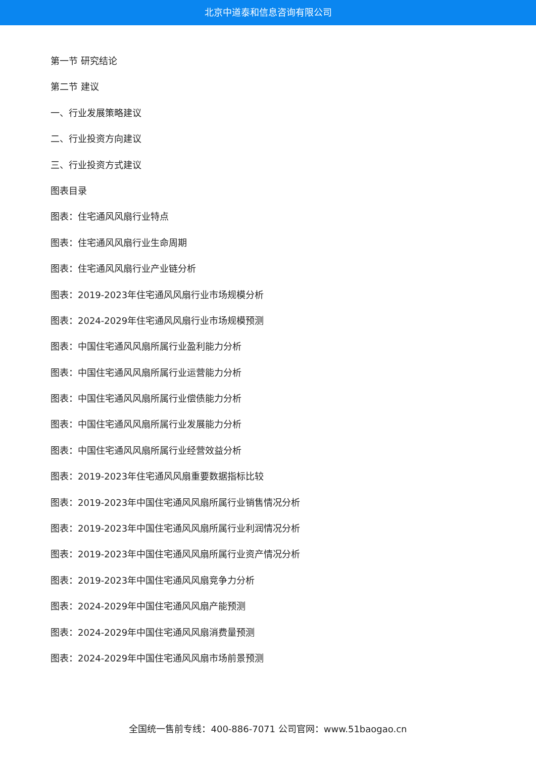北京中道泰和信息咨询有限公司
第一节 研究结论
第二节 建议
一、行业发展策略建议
二、行业投资方向建议
三、行业投资方式建议
图表目录
图表：住宅通风风扇行业特点
图表：住宅通风风扇行业生命周期
图表：住宅通风风扇行业产业链分析
图表：2019-2023年住宅通风风扇行业市场规模分析
图表：2024-2029年住宅通风风扇行业市场规模预测
图表：中国住宅通风风扇所属行业盈利能力分析
图表：中国住宅通风风扇所属行业运营能力分析
图表：中国住宅通风风扇所属行业偿债能力分析
图表：中国住宅通风风扇所属行业发展能力分析
图表：中国住宅通风风扇所属行业经营效益分析
图表：2019-2023年住宅通风风扇重要数据指标比较
图表：2019-2023年中国住宅通风风扇所属行业销售情况分析
图表：2019-2023年中国住宅通风风扇所属行业利润情况分析
图表：2019-2023年中国住宅通风风扇所属行业资产情况分析
图表：2019-2023年中国住宅通风风扇竞争力分析
图表：2024-2029年中国住宅通风风扇产能预测
图表：2024-2029年中国住宅通风风扇消费量预测
图表：2024-2029年中国住宅通风风扇市场前景预测
全国统一售前专线：400-886-7071 公司官网：www.51baogao.cn